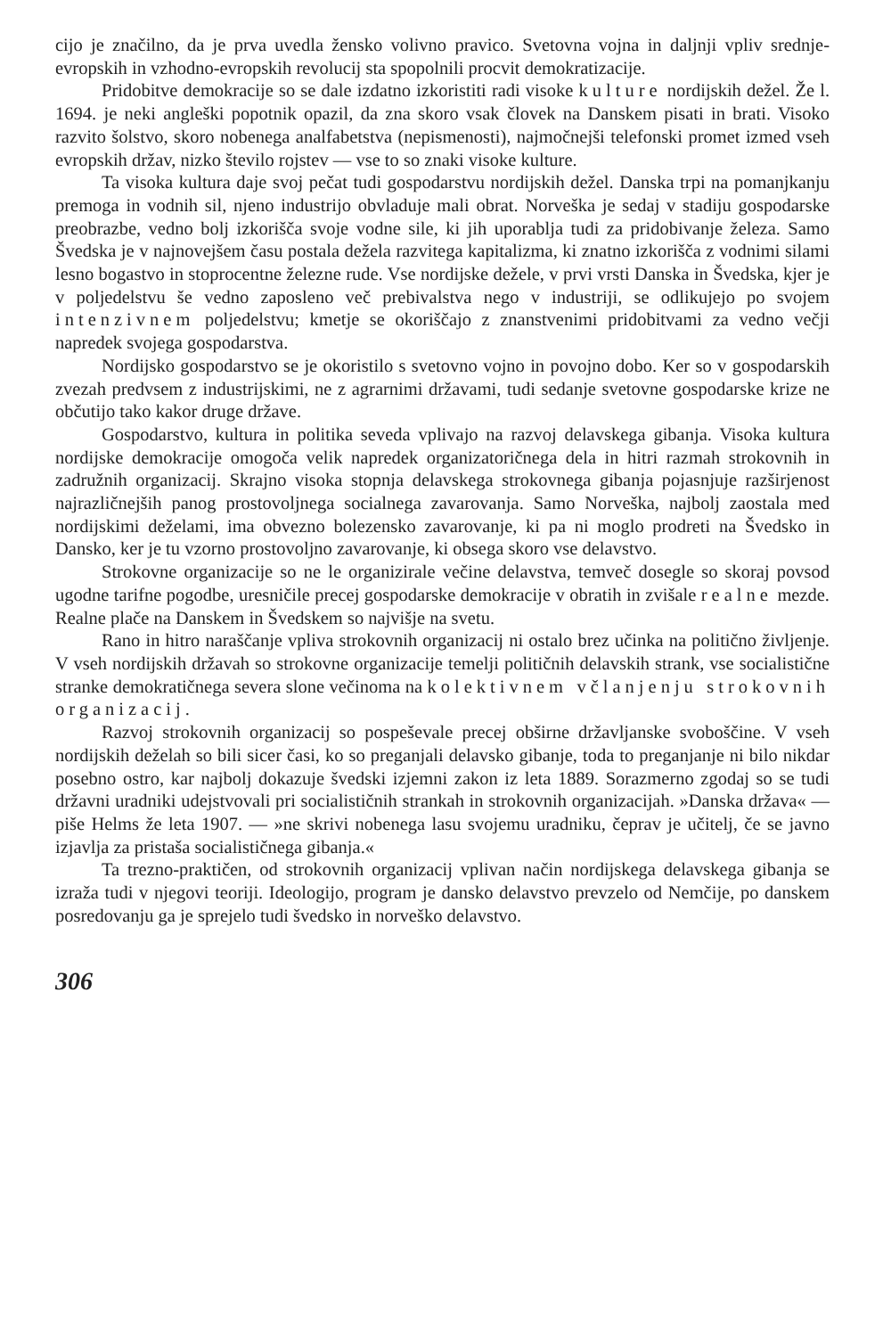cijo je značilno, da je prva uvedla žensko volivno pravico. Svetovna vojna in daljnji vpliv srednje-evropskih in vzhodno-evropskih revolucij sta spopolnili procvit demokratizacije.
Pridobitve demokracije so se dale izdatno izkoristiti radi visoke kulture nordijskih dežel. Že l. 1694. je neki angleški popotnik opazil, da zna skoro vsak človek na Danskem pisati in brati. Visoko razvito šolstvo, skoro nobenega analfabetstva (nepismenosti), najmočnejši telefonski promet izmed vseh evropskih držav, nizko število rojstev — vse to so znaki visoke kulture.
Ta visoka kultura daje svoj pečat tudi gospodarstvu nordijskih dežel. Danska trpi na pomanjkanju premoga in vodnih sil, njeno industrijo obvladuje mali obrat. Norveška je sedaj v stadiju gospodarske preobrazbe, vedno bolj izkorišča svoje vodne sile, ki jih uporablja tudi za pridobivanje železa. Samo Švedska je v najnovejšem času postala dežela razvitega kapitalizma, ki znatno izkorišča z vodnimi silami lesno bogastvo in stoprocentne železne rude. Vse nordijske dežele, v prvi vrsti Danska in Švedska, kjer je v poljedelstvu še vedno zaposleno več prebivalstva nego v industriji, se odlikujejo po svojem intenzivnem poljedelstvu; kmetje se okoriščajo z znanstvenimi pridobitvami za vedno večji napredek svojega gospodarstva.
Nordijsko gospodarstvo se je okoristilo s svetovno vojno in povojno dobo. Ker so v gospodarskih zvezah predvsem z industrijskimi, ne z agrarnimi državami, tudi sedanje svetovne gospodarske krize ne občutijo tako kakor druge države.
Gospodarstvo, kultura in politika seveda vplivajo na razvoj delavskega gibanja. Visoka kultura nordijske demokracije omogoča velik napredek organizatoričnega dela in hitri razmah strokovnih in zadružnih organizacij. Skrajno visoka stopnja delavskega strokovnega gibanja pojasnjuje razširjenost najrazličnejših panog prostovoljnega socialnega zavarovanja. Samo Norveška, najbolj zaostala med nordijskimi deželami, ima obvezno bolezensko zavarovanje, ki pa ni moglo prodreti na Švedsko in Dansko, ker je tu vzorno prostovoljno zavarovanje, ki obsega skoro vse delavstvo.
Strokovne organizacije so ne le organizirale večine delavstva, temveč dosegle so skoraj povsod ugodne tarifne pogodbe, uresničile precej gospodarske demokracije v obratih in zvišale realne mezde. Realne plače na Danskem in Švedskem so najvišje na svetu.
Rano in hitro naraščanje vpliva strokovnih organizacij ni ostalo brez učinka na politično življenje. V vseh nordijskih državah so strokovne organizacije temelji političnih delavskih strank, vse socialistične stranke demokratičnega severa slone večinoma na kolektivnem včlanjenju strokovnih organizacij.
Razvoj strokovnih organizacij so pospeševale precej obširne državljanske svoboščine. V vseh nordijskih deželah so bili sicer časi, ko so preganjali delavsko gibanje, toda to preganjanje ni bilo nikdar posebno ostro, kar najbolj dokazuje švedski izjemni zakon iz leta 1889. Sorazmerno zgodaj so se tudi državni uradniki udejstvovali pri socialističnih strankah in strokovnih organizacijah. »Danska država« — piše Helms že leta 1907. — »ne skrivi nobenega lasu svojemu uradniku, čeprav je učitelj, če se javno izjavlja za pristaša socialističnega gibanja.«
Ta trezno-praktičen, od strokovnih organizacij vplivan način nordijskega delavskega gibanja se izraža tudi v njegovi teoriji. Ideologijo, program je dansko delavstvo prevzelo od Nemčije, po danskem posredovanju ga je sprejelo tudi švedsko in norveško delavstvo.
306